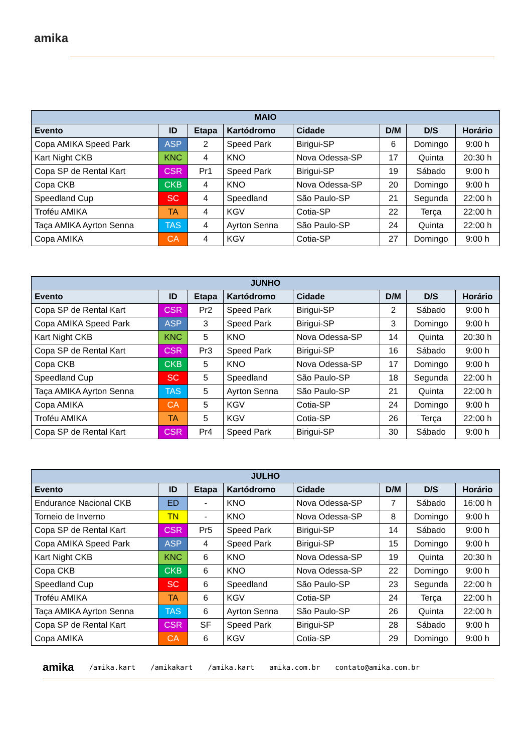amika
| MAIO | | | | | | | |
| --- | --- | --- | --- | --- | --- | --- | --- |
| Evento | ID | Etapa | Kartódromo | Cidade | D/M | D/S | Horário |
| Copa AMIKA Speed Park | ASP | 2 | Speed Park | Birigui-SP | 6 | Domingo | 9:00 h |
| Kart Night CKB | KNC | 4 | KNO | Nova Odessa-SP | 17 | Quinta | 20:30 h |
| Copa SP de Rental Kart | CSR | Pr1 | Speed Park | Birigui-SP | 19 | Sábado | 9:00 h |
| Copa CKB | CKB | 4 | KNO | Nova Odessa-SP | 20 | Domingo | 9:00 h |
| Speedland Cup | SC | 4 | Speedland | São Paulo-SP | 21 | Segunda | 22:00 h |
| Troféu AMIKA | TA | 4 | KGV | Cotia-SP | 22 | Terça | 22:00 h |
| Taça AMIKA Ayrton Senna | TAS | 4 | Ayrton Senna | São Paulo-SP | 24 | Quinta | 22:00 h |
| Copa AMIKA | CA | 4 | KGV | Cotia-SP | 27 | Domingo | 9:00 h |
| JUNHO | | | | | | | |
| --- | --- | --- | --- | --- | --- | --- | --- |
| Evento | ID | Etapa | Kartódromo | Cidade | D/M | D/S | Horário |
| Copa SP de Rental Kart | CSR | Pr2 | Speed Park | Birigui-SP | 2 | Sábado | 9:00 h |
| Copa AMIKA Speed Park | ASP | 3 | Speed Park | Birigui-SP | 3 | Domingo | 9:00 h |
| Kart Night CKB | KNC | 5 | KNO | Nova Odessa-SP | 14 | Quinta | 20:30 h |
| Copa SP de Rental Kart | CSR | Pr3 | Speed Park | Birigui-SP | 16 | Sábado | 9:00 h |
| Copa CKB | CKB | 5 | KNO | Nova Odessa-SP | 17 | Domingo | 9:00 h |
| Speedland Cup | SC | 5 | Speedland | São Paulo-SP | 18 | Segunda | 22:00 h |
| Taça AMIKA Ayrton Senna | TAS | 5 | Ayrton Senna | São Paulo-SP | 21 | Quinta | 22:00 h |
| Copa AMIKA | CA | 5 | KGV | Cotia-SP | 24 | Domingo | 9:00 h |
| Troféu AMIKA | TA | 5 | KGV | Cotia-SP | 26 | Terça | 22:00 h |
| Copa SP de Rental Kart | CSR | Pr4 | Speed Park | Birigui-SP | 30 | Sábado | 9:00 h |
| JULHO | | | | | | | |
| --- | --- | --- | --- | --- | --- | --- | --- |
| Evento | ID | Etapa | Kartódromo | Cidade | D/M | D/S | Horário |
| Endurance Nacional CKB | ED | - | KNO | Nova Odessa-SP | 7 | Sábado | 16:00 h |
| Torneio de Inverno | TN | - | KNO | Nova Odessa-SP | 8 | Domingo | 9:00 h |
| Copa SP de Rental Kart | CSR | Pr5 | Speed Park | Birigui-SP | 14 | Sábado | 9:00 h |
| Copa AMIKA Speed Park | ASP | 4 | Speed Park | Birigui-SP | 15 | Domingo | 9:00 h |
| Kart Night CKB | KNC | 6 | KNO | Nova Odessa-SP | 19 | Quinta | 20:30 h |
| Copa CKB | CKB | 6 | KNO | Nova Odessa-SP | 22 | Domingo | 9:00 h |
| Speedland Cup | SC | 6 | Speedland | São Paulo-SP | 23 | Segunda | 22:00 h |
| Troféu AMIKA | TA | 6 | KGV | Cotia-SP | 24 | Terça | 22:00 h |
| Taça AMIKA Ayrton Senna | TAS | 6 | Ayrton Senna | São Paulo-SP | 26 | Quinta | 22:00 h |
| Copa SP de Rental Kart | CSR | SF | Speed Park | Birigui-SP | 28 | Sábado | 9:00 h |
| Copa AMIKA | CA | 6 | KGV | Cotia-SP | 29 | Domingo | 9:00 h |
amika /amika.kart /amikakart /amika.kart amika.com.br contato@amika.com.br